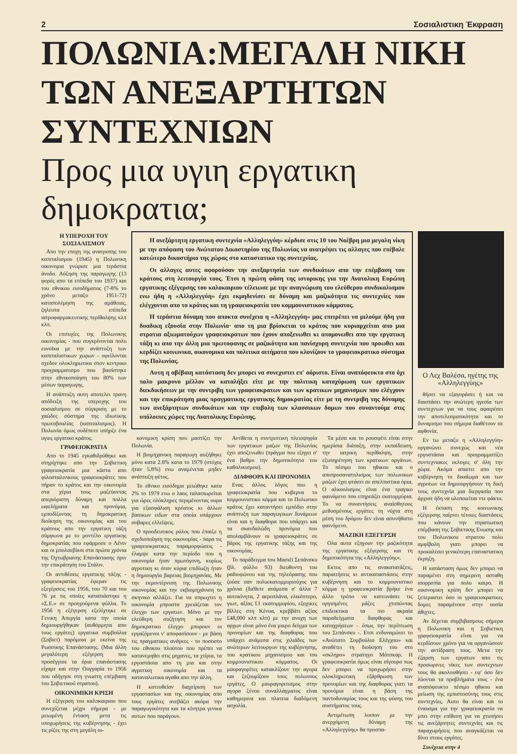2 Σοσιαλιστικη Έκφραση
ΠΟΛΩΝΙΑ:ΜΕΓΑΛΗ ΝΙΚΗ ΤΩΝ ΑΝΕΞΑΡΤΗΤΩΝ ΣΥΝΤΕΧΝΙΩΝ
Προς μια υγιη εργατικη δημοκρατια;
Η ΥΠΕΡΟΧΗ ΤΟΥ ΣΟΣΙΑΛΙΣΜΟΥ
Απο την εποχη της ανατροπης του καπιταλισμου (1945) η Πολωνικη οικονομια γνώρισε μια τεράστια άνοδο. Αύξηση της παραγωγης (13 φορές απο τα επίπεδα του 1937) και του εθνικου εισοδήματος (7-8% το χρόνο μεταξυ 1951-72) καταπολέμηση της αμάθειας, ζηλευτα επίπεδα ιατροφαρμακευτικης περίθαλψης κλπ κλπ.
Οι επιτυχίες της Πολωνικης οικονομίας - που συγκρίνονται πολυ ευνοϊκα με την ανάπτυξη των καπιταλιστικων χωρων - οφείλονται σχεδον ολοκληρωτικα στον κεντρικο προγραμματισμο που βασίστηκε στην εθνικοποίηση του 80% των μέσων παραγωγης.
Η ανάπτυξη αυτη αποτελει τρανη απόδειξη της υπεροχης του σοσιαλισμου σε σύγκριση με το χαώδες σύστημα της ιδιωτικης πρωτοβουλίας (καπιταλισμος). Η Πολωνία όμως ουδέποτε υπήρξε ένα υγιες εργατικο κράτος.
ΓΡΑΦΕΙΟΚΡΑΤΙΑ
Απο το 1945 εγκαθιδρύθηκε και στηρίχτηκε απο την Σοβιετικη γραφειοκρατία μια κάστα απο φιλοσταλινικους γραφειοκράτες που πήραν το κράτος και την οικονομία στα χέρια τους μαζεύοντας απεριόριστη δύναμη και πολλα ωφελήματα και προνόμια, εμποδίζοντας τη δημοκρατικη διοίκηση της οικονομίας και του κράτους απο την εργατικη τάξη σύμφωνα με το μοντέλο εργατικης δημοκρατίας που εφάρμοσε ο Λένιν και οι μπολσεβίκοι στα πρώτα χρόνια της Οχτωβριανης Επανάστασης πριν την επικράτηση του Στάλιν.
Οι αντιθέσεις εργατικης τάξης - γραφειοκρατίας έφεραν τις εξεγέρσεις του 1956, του 70 και του 76 με τις οποίες καταπιάστηκε η «Σ.Ε.» σε προηγούμενα φύλλα. Το 1956 η εξέγερση εξελίχτηκε σε Γενικη Απεργία κατα την οποία δημιουργήθηκαν (αυθόρμητα απο τους εργάτες) εργατικα συμβούλια (Σοβιετ) παρόμοια με εκείνα της Ρωσσικης Επανάστασης. (Μια άλλη μεγαλύτερη εξέγερση που προσέγγισε τα όρια επανάστασης είχαμε και στην Ουγγαρία το 1956 που οδήγησε στη γνωστη επέμβαση του Σοβιετικού στρατου).
ΟΙΚΟΝΙΜΙΚΗ ΚΡΙΣΗ
Η εξέγερση του καλοκαιριου που συνεχίζεται μέχρι σήμερα - με μειωμένη ένταση μετα τις υποχωρήσεις της κυβέρνησης - έχει τις ρίζες της στη μεγάλη οι-
Η ανεξάρτητη εργατικη συντεχνία «Αλληλεγγύη» κέρδισε στις 10 του Νοέβρη μια μεγαλη νίκη με την απόφαση του Ανώτατου Δικαστηρίου της Πολωνίας να ανατρέψει τις αλλαγες που επέβαλε κατώτερο δικαστήριο της χώρας στο καταστατικο της συντεχνίας.
Οι αλλαγες αυτες αφορούσαν την ανεξαρτησία των συνδικάτων απο την επέμβαση του κράτους στη λειτουργία τους. Έτσι η πρώτη φάση της ιστορικης για την Ανατολικη Ευρώπη εργατικης εξέγερσης του καλοκαιριου τέλειωσε με την αναγνώριση του ελεύθερου συνδικαλισμου ενω ήδη η «Αλληλεγγύη» έχει εκμηδενίσει σε δύναμη και μαζικότητα τις συντεχνίες που ελέγχονται απο το κράτος και τη γραφειοκρατία του κομμουνιστικου κόμματος.
Η τεράστια δύναμη που αποκτα συνέχεια η «Αλληλεγγύη» μας επιτρέπει να μιλούμε ήδη για δυαδικη εξουσία στην Πολωνία· απο τη μια βρίσκεται το κράτος που κυριαρχείται απο μια στρατια αξιωματούχων γραφειοκρατων που έχουν αποξενωθει κι απομονωθει απο την εργατικη τάξη κι απο την άλλη μια πρωτοφανης σε μαζικότητα και πανίσχυρη συντεχνία που προωθει και κερδίζει κοινωνικα, οικονομικα και πολιτικα αιτήματα που κλονίζουν το γραφειοκρατικο σύστημα της Πολωνίας.
Αυτη η αβέβαιη κατάσταση δεν μπορει να συνεχιστει επ' αόριστο. Είναι αναπόφευκτο στο όχι πολυ μακρυνο μέλλον να καταλήξει είτε με την πολιτικη κατοχύρωση των εργατικων διεκδικήσεων με την συντριβη των γραφειοκρατων και των κρατικων μηχανισμων που ελέγχουν και την επικράτηση μιας πραγματικης εργατικης δημοκρατίας είτε με τη συντριβη της δύναμης των ανεξάρτητων συνδικάτων και την επιβολη των κλασσικων δομων που συναντούμε στις υπόλοιπες χώρες της Ανατολικης Ευρώπης.
κονομικη κρίση που μαστίζει την Πολωνία.
Η βιομηχανικη παραγωγη αυξήθηκε μόνο κατα 2.8% κατα το 1979 (στόχος ήταν 5.8%) ενω αναμένεται μηδεν ανάπτυξη φέτος.
Το εθνικο εισόδημα μειώθηκε κατα 2% το 1979 ενω ο λαος ταλαιπωρείται για ώρες ολόκληρες περιμένοντας ουρα για εξασφάλιση κρέατος κι άλλων βασικων ειδων στα οποία υπάρχουν σοβαρες ελλείψεις.
Ο προοδευτικος ρόλος που έπαιξε η σχεδιοποίηση της οικονομίας - παρα τις γραφειοκρατικες παραμορφώσεις - έλαμψε κατα την περίοδο που η οικονομία ήταν πρωτόγονη, κυρίως αγροτικη κι όταν κύρια επιδίωξη ήταν η δημιουργία βαρειας βιομηχανίας. Με την εκμοντέρνιση της Πολωνικης οικονομίας και την εκβιομηχάνιση το σκηνικο αλλάζει. Για να σπρωχτει η οικονομία μπροστα χρειάζεται τον έλεγχο των εργατων. Μόνο με την ελεύθερη συζήτηση και τον δημοκρατικο έλεγχο μπορουν οι εργαζόμενοι ν' αποφασίσουν - με βάση τις πραγματικες ανάγκες - το ποσοστο του εθνικου πλούτου που πρέπει να κατανεμηθει στις μηχανες, τα χτίρια, τα εργοστάσια απο τη μια και στην αγροτικη οικονομία και τα καταναλωτικα αγαθα απο την άλλη.
Η κατευθείαν διαχείριση των εργαστασίων και της οικονομίας απο τους εργάτες ανεβάζει ακόμα την παραγωγικότητα και τα κίνητρα γενικα αυτων που παράγουν.
Αντίθετα η συντριπτικη πλειοψηφία των εργατικων μαζων της Πολωνίας έχει αποξενωθει (πράγμα που εξηγει σ' ένα βαθμο την δημοτικότητα του καθολικισμου).
ΔΙΑΦΘΟΡΑ ΚΑΙ ΠΡΟΝΟΜΙΑ
Ενας άλλος λόγος που η γραφειοκρατία που κυβερνα το κομμουνιστικο κόμμα και το Πολωνικο κράτος έχει καταντήσει εμπόδιο στην ανάπτυξη των παραγωγικων δυνάμεων είναι και η διαφθορα που υπάρχει και τα σκανδαλώδη προνόμια που απολαμβάνουν οι γραφειοκράτες σε βάρος της εργατικης τάξης και της οικονομίας.
Το παράδειγμα του Μασιέϊ Σεπάνσκυ (βλ. φύλλο 93) διευθυντη του ραδιοφώνου και της τηλεόρασης που ζούσε σαν πολυεκατομμυριούχος για χρόνια (διέθετε ανάμεσα σ' άλλα 7 αυτοκίνητα, 2 αεροπλάνα, ελικόπτερο, γιωτ, αξίας £1 εκατομμυρίου, εξοχικες βίλλες στη Κένυα, κρεββάτι αξίας £48,000 κλπ κλπ) με την ανοχη των αρχων είναι μόνο ένα μικρο δείγμα των προνομίων και της διαφθορας που υπάρχει ανάμεσα στις χιλιάδες των ανώτερων λειτουργων της κυβέρνησης, του κρατικου μηχανισμου και του κομμουνιστικου κόμματος. Οι μαυραγορίτες κατακλίζουν την αγορα και ξεζουμίζουν τους πολωνους εργάτες. Ο μαυραγοριτισμος στην αγορα ξένου συναλλάγματος είναι καθημερινα και πλατεια διαδόμενη ασχολία.
Τα μέσα και το ρουσφέτι είναι στην ημερίσια διάταξη, στην εκπαίδευση, την ιατρικη περίθαλψη, στην εξυπηρέτηση των κρατικων οργάνων. Το πέσιμο του ηθικου και ο αποπροσανατολισμος των πολωνικων μαζων έχει φτάσει σε απελπιστικα όρια. Ο αλκοολισμος είναι ένα τραγικο φαινόμενο που επηρεάζει εκατομμύρια. Το να συναντήσεις αναίσθητους μεθυσμένους εργάτες τη νύχτα στη μέση του δρόμου δεν είναι ασυνήθιστο φαινόμενο.
ΜΑΖΙΚΗ ΕΞΕΓΕΡΣΗ
Ολα αυτα εξηγουν την μαζικότητα της εργατικης εξέγερσης και τη δημοτικότητα της «Αλληλεγγύης».
Εκτος απο τις ανακατατάξεις, παραιτήσεις κι αντικαταστάσεις στην κυβέρνηση και το κομμουνιστικο κόμμα η γραφειοκρατία βρήκε ένα άλλο τρόπο να κατευνάσει τις οργισμένες μάζες χτυπώντας επιδεικτικα τα πιο ακραία παραδείγματα διαφθορας και καταχρήσεων - όπως την περίπτωση του Σεπάνσκυ -. Ετσι ενδυναμώνει το «Ανώτατο Συμβούλιο Ελέγχου» και αναθέτει τη διοίκηση του στο «σκληρο» στρατηγο Μότσκαρ. Η γραφειοκρατία όμως είναι σίγουρο πως δεν μπορει να προχωρήσει στην ολοκληρωτικη εξάρθρωση των προνομίων και της διαφθορας γιατι τα προνόμια είναι η βάση της παντοδυναμίας τους και της φύσης του συστήματος τους.
Αντιμέτωπη λοιπον με την ανερχόμενη δύναμη της «Αλληλεγγύης» θα προσπα-
Ο Λεχ Βαλέσα, ηγέτης της «Αλληλεγγύης»
θήσει να εξαγοράσει ή και να διασπάσει την ανώτερη ηγεσία των συντεχνιων για να τους αφαιρέσει την αποτελεσματικότητα και το δυναμισμο που σήμερα διαθέτουν σε αφθονία.
Εν τω μεταξυ η «Αλληλεγγύη» οργανώνει συνεχώς και νέα εργοστάσια και προγραμματίζει συντεχνιακες εκλογες σ' όλη την χώρα. Ακόμα απαιτει απο την κυβέρνηση το δικαίωμα και των αγροτων να δημιουργήσουν τη δική τους συντεχνία μια διεργασία που άρχισε ήδη να υλοποιείται ντε φάκτο.
Η έκταση της κοινωνικης εξέγερσης παίρνει τέτοιες διαστάσεις που κάνουν την στρατιωτικη επέμβαση της Σοβιετικης Ενωσης και του Πολωνικου στρατου πολυ αμφίβολη γιατι μπορει να προκαλέσει γενικότερη επαναστατικη έκρηξη.
Η κατάσταση όμως δεν μπορει να παραμένει στη σημερινη ασταθη ισορροπία για πολυ καιρο. Η οικονομικη κρίση δεν μπορει να ξεπεραστει όσο οι γραφειοκρατικες δομες παραμένουν στην ουσία άθιχτες.
Αν δέχεται συμβιβασμους σήμερα η Πολωνικη και η Σοβιετικη γραφειοκρατία είναι για να κερδίσουν χρόνο για να οργανώσουν την αντίδραση τους. Μετα την έξαρση των εργατων απο τις προσωρινες νίκες των συντεχνιων τους θα ακολουθήσει - εφ' όσο δεν λύονται τα προβλήματα τους - ένα αναπόφευκτο πέσιμο ηθικου και μείωση της εμπιστοσύνης τους στις συντεχνίες. Αυτο θα είναι και το έναυσμα για την γραφειοκρατία να μπει στην επίθεση για να χτυπήσει τις ανεξάρτητες συντεχνίες και τις παραχωρήσεις που αναγκάζεται να δίνει στους εργάτες.
Συνέχεια στην 4